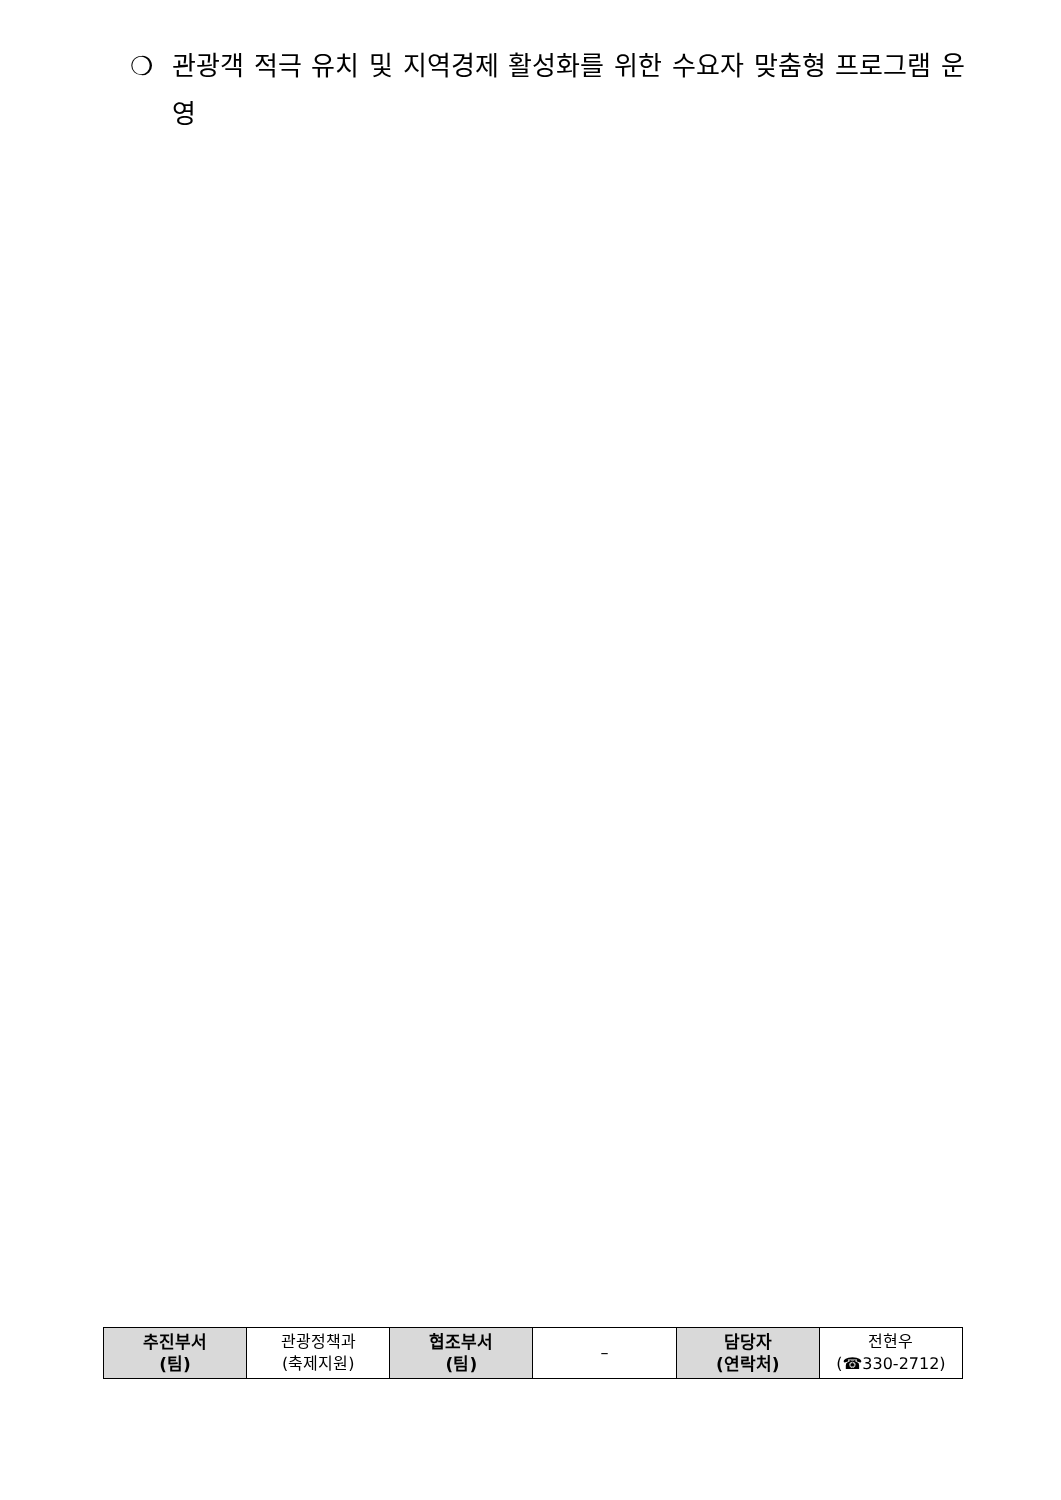❍ 관광객 적극 유치 및 지역경제 활성화를 위한 수요자 맞춤형 프로그램 운영
| 추진부서 (팀) | 관광정책과 (축제지원) | 협조부서 (팀) | – | 담당자 (연락처) | 전현우 (☎330-2712) |